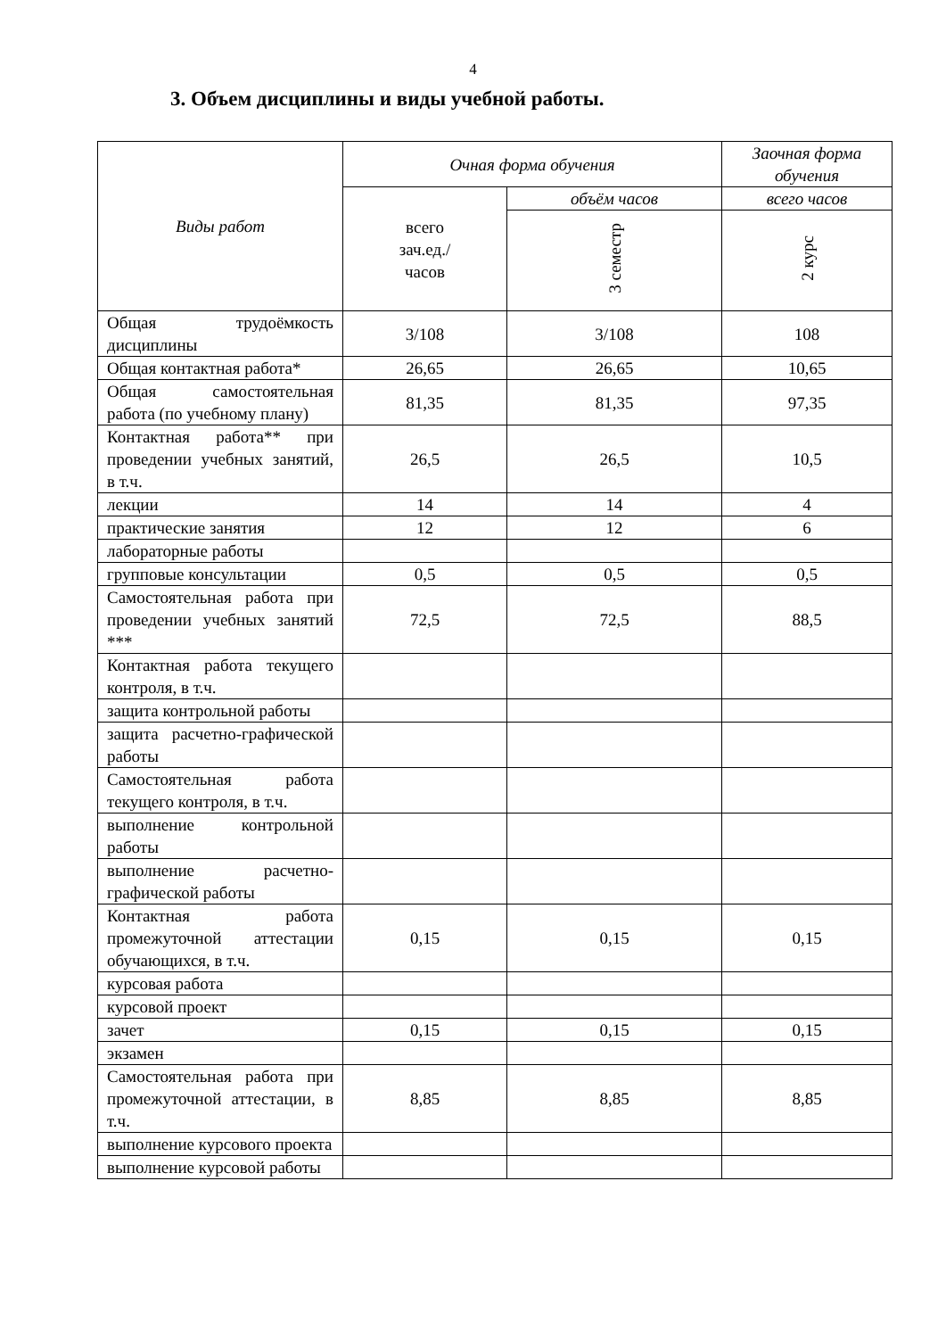4
3. Объем дисциплины и виды учебной работы.
| Виды работ | Очная форма обучения | | Заочная форма обучения |
| --- | --- | --- | --- |
| | всего зач.ед./ часов | объём часов | всего часов |
| | | 3 семестр | 2 курс |
| Общая трудоёмкость дисциплины | 3/108 | 3/108 | 108 |
| Общая контактная работа* | 26,65 | 26,65 | 10,65 |
| Общая самостоятельная работа (по учебному плану) | 81,35 | 81,35 | 97,35 |
| Контактная работа** при проведении учебных занятий, в т.ч. | 26,5 | 26,5 | 10,5 |
| лекции | 14 | 14 | 4 |
| практические занятия | 12 | 12 | 6 |
| лабораторные работы | | | |
| групповые консультации | 0,5 | 0,5 | 0,5 |
| Самостоятельная работа при проведении учебных занятий *** | 72,5 | 72,5 | 88,5 |
| Контактная работа текущего контроля, в т.ч. | | | |
| защита контрольной работы | | | |
| защита расчетно-графической работы | | | |
| Самостоятельная работа текущего контроля, в т.ч. | | | |
| выполнение контрольной работы | | | |
| выполнение расчетно-графической работы | | | |
| Контактная работа промежуточной аттестации обучающихся, в т.ч. | 0,15 | 0,15 | 0,15 |
| курсовая работа | | | |
| курсовой проект | | | |
| зачет | 0,15 | 0,15 | 0,15 |
| экзамен | | | |
| Самостоятельная работа при промежуточной аттестации, в т.ч. | 8,85 | 8,85 | 8,85 |
| выполнение курсового проекта | | | |
| выполнение курсовой работы | | | |